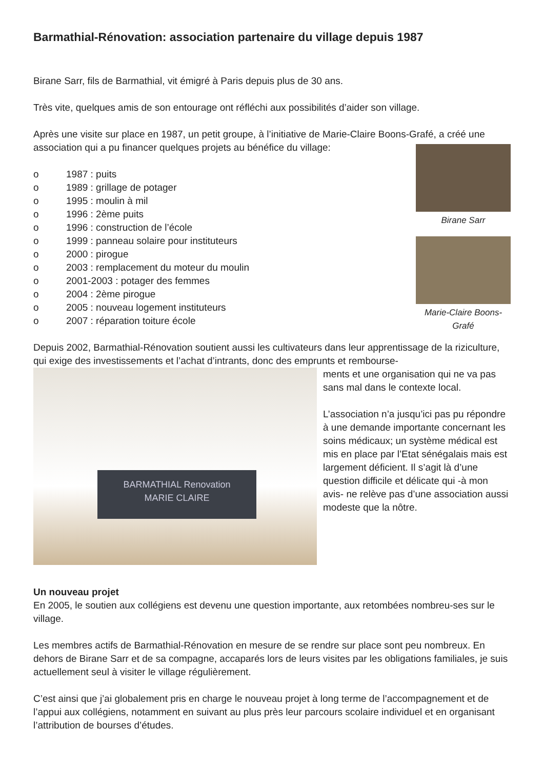Barmathial-Rénovation: association partenaire du village depuis 1987
Birane Sarr, fils de Barmathial, vit émigré à Paris depuis plus de 30 ans.
Très vite, quelques amis de son entourage ont réfléchi aux possibilités d’aider son village.
Après une visite sur place en 1987, un petit groupe, à l’initiative de Marie-Claire Boons-Grafé, a créé une association qui a pu financer quelques projets au bénéfice du village:
Birane Sarr
Marie-Claire Boons-Grafé
o 1987 : puits
o 1989 : grillage de potager
o 1995 : moulin à mil
o 1996 : 2ème puits
o 1996 : construction de l’école
o 1999 : panneau solaire pour instituteurs
o 2000 : pirogue
o 2003 : remplacement du moteur du moulin
o 2001-2003 : potager des femmes
o 2004 : 2ème pirogue
o 2005 : nouveau logement instituteurs
o 2007 : réparation toiture école
Depuis 2002, Barmathial-Rénovation soutient aussi les cultivateurs dans leur apprentissage de la riziculture, qui exige des investissements et l’achat d’intrants, donc des emprunts et rembourse-
BARMATHIAL Renovation
MARIE CLAIRE
ments et une organisation qui ne va pas sans mal dans le contexte local.
L’association n’a jusqu’ici pas pu répondre à une demande importante concernant les soins médicaux; un système médical est mis en place par l’Etat sénégalais mais est largement déficient. Il s’agit là d’une question difficile et délicate qui -à mon avis- ne relève pas d’une association aussi modeste que la nôtre.
Un nouveau projet
En 2005, le soutien aux collégiens est devenu une question importante, aux retombées nombreu-ses sur le village.
Les membres actifs de Barmathial-Rénovation en mesure de se rendre sur place sont peu nombreux. En dehors de Birane Sarr et de sa compagne, accaparés lors de leurs visites par les obligations familiales, je suis actuellement seul à visiter le village régulièrement.
C’est ainsi que j’ai globalement pris en charge le nouveau projet à long terme de l’accompagnement et de l’appui aux collégiens, notamment en suivant au plus près leur parcours scolaire individuel et en organisant l’attribution de bourses d’études.